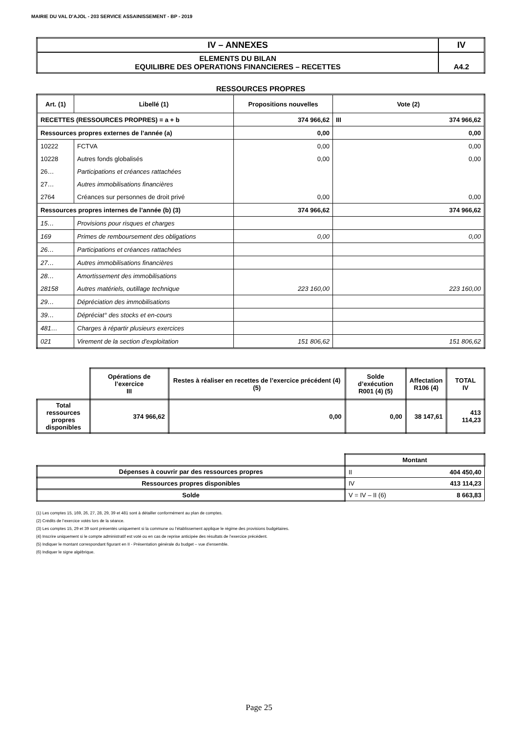MAIRIE DU VAL D'AJOL - 203 SERVICE ASSAINISSEMENT - BP - 2019
| IV – ANNEXES | IV |
| ELEMENTS DU BILAN EQUILIBRE DES OPERATIONS FINANCIERES – RECETTES | A4.2 |
RESSOURCES PROPRES
| Art. (1) | Libellé (1) | Propositions nouvelles | Vote (2) | |
| RECETTES (RESSOURCES PROPRES) = a + b | | 374 966,62 | III | 374 966,62 |
| Ressources propres externes de l’année (a) | | 0,00 | 0,00 | |
| 10222 | FCTVA | 0,00 | 0,00 | |
| 10228 | Autres fonds globalisés | 0,00 | 0,00 | |
| 26… | Participations et créances rattachées | | | |
| 27… | Autres immobilisations financières | | | |
| 2764 | Créances sur personnes de droit privé | 0,00 | 0,00 | |
| Ressources propres internes de l’année (b) (3) | | 374 966,62 | 374 966,62 | |
| 15… | Provisions pour risques et charges | | | |
| 169 | Primes de remboursement des obligations | 0,00 | 0,00 | |
| 26… | Participations et créances rattachées | | | |
| 27… | Autres immobilisations financières | | | |
| 28… | Amortissement des immobilisations | | | |
| 28158 | Autres matériels, outillage technique | 223 160,00 | 223 160,00 | |
| 29… | Dépréciation des immobilisations | | | |
| 39… | Dépréciat° des stocks et en-cours | | | |
| 481… | Charges à répartir plusieurs exercices | | | |
| 021 | Virement de la section d'exploitation | 151 806,62 | 151 806,62 | |
| | Opérations de l’exercice III | Restes à réaliser en recettes de l’exercice précédent (4) (5) | Solde d’exécution R001 (4) (5) | Affectation R106 (4) | TOTAL IV |
| Total ressources propres disponibles | 374 966,62 | 0,00 | 0,00 | 38 147,61 | 413 114,23 |
| | Montant | |
| Dépenses à couvrir par des ressources propres | II | 404 450,40 |
| Ressources propres disponibles | IV | 413 114,23 |
| Solde | V = IV – II (6) | 8 663,83 |
(1) Les comptes 15, 169, 26, 27, 28, 29, 39 et 481 sont à détailler conformément au plan de comptes.
(2) Crédits de l’exercice votés lors de la séance.
(3) Les comptes 15, 29 et 39 sont présentés uniquement si la commune ou l’établissement applique le régime des provisions budgétaires.
(4) Inscrire uniquement si le compte administratif est voté ou en cas de reprise anticipée des résultats de l’exercice précédent.
(5) Indiquer le montant correspondant figurant en II - Présentation générale du budget – vue d’ensemble.
(6) Indiquer le signe algébrique.
Page 25